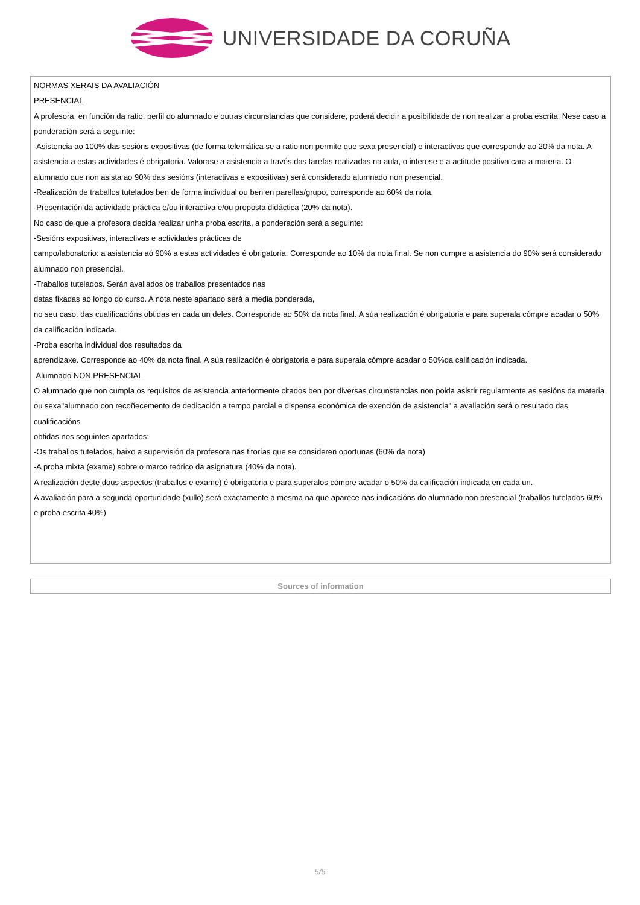UNIVERSIDADE DA CORUÑA
| NORMAS XERAIS DA AVALIACIÓN PRESENCIAL A profesora, en función da ratio, perfil do alumnado e outras circunstancias que considere, poderá decidir a posibilidade de non realizar a proba escrita. Nese caso a ponderación será a seguinte: -Asistencia ao 100% das sesións expositivas (de forma telemática se a ratio non permite que sexa presencial) e interactivas que corresponde ao 20% da nota. A asistencia a estas actividades é obrigatoria. Valorase a asistencia a través das tarefas realizadas na aula, o interese e a actitude positiva cara a materia. O alumnado que non asista ao 90% das sesións (interactivas e expositivas) será considerado alumnado non presencial. -Realización de traballos tutelados ben de forma individual ou ben en parellas/grupo, corresponde ao 60% da nota. -Presentación da actividade práctica e/ou interactiva e/ou proposta didáctica (20% da nota). No caso de que a profesora decida realizar unha proba escrita, a ponderación será a seguinte: -Sesións expositivas, interactivas e actividades prácticas de campo/laboratorio: a asistencia aó 90% a estas actividades é obrigatoria. Corresponde ao 10% da nota final. Se non cumpre a asistencia do 90% será considerado alumnado non presencial. -Traballos tutelados. Serán avaliados os traballos presentados nas datas fixadas ao longo do curso. A nota neste apartado será a media ponderada, no seu caso, das cualificacións obtidas en cada un deles. Corresponde ao 50% da nota final. A súa realización é obrigatoria e para superala cómpre acadar o 50% da calificación indicada. -Proba escrita individual dos resultados da aprendizaxe. Corresponde ao 40% da nota final. A súa realización é obrigatoria e para superala cómpre acadar o 50%da calificación indicada. Alumnado NON PRESENCIAL O alumnado que non cumpla os requisitos de asistencia anteriormente citados ben por diversas circunstancias non poida asistir regularmente as sesións da materia ou sexa"alumnado con recoñecemento de dedicación a tempo parcial e dispensa económica de exención de asistencia" a avaliación será o resultado das cualificacións obtidas nos seguintes apartados: -Os traballos tutelados, baixo a supervisión da profesora nas titorías que se consideren oportunas (60% da nota) -A proba mixta (exame) sobre o marco teórico da asignatura (40% da nota). A realización deste dous aspectos (traballos e exame) é obrigatoria e para superalos cómpre acadar o 50% da calificación indicada en cada un. A avaliación para a segunda oportunidade (xullo) será exactamente a mesma na que aparece nas indicacións do alumnado non presencial (traballos tutelados 60% e proba escrita 40%) |
| Sources of information |
5/6